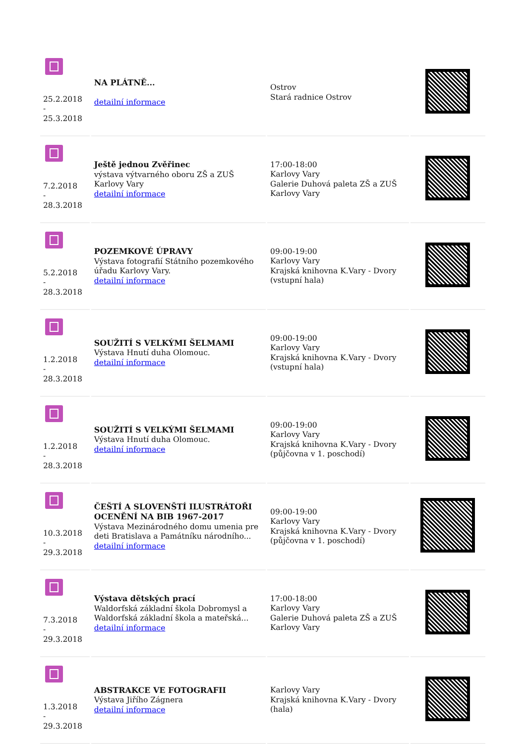| 25.2.2018 - 25.3.2018 | NA PLÁTNĚ... detailní informace | Ostrov Stará radnice Ostrov | |
| 7.2.2018 - 28.3.2018 | Ještě jednou Zvěřinec výstava výtvarného oboru ZŠ a ZUŠ Karlovy Vary detailní informace | 17:00-18:00 Karlovy Vary Galerie Duhová paleta ZŠ a ZUŠ Karlovy Vary | |
| 5.2.2018 - 28.3.2018 | POZEMKOVÉ ÚPRAVY Výstava fotografií Státního pozemkového úřadu Karlovy Vary. detailní informace | 09:00-19:00 Karlovy Vary Krajská knihovna K.Vary - Dvory (vstupní hala) | |
| 1.2.2018 - 28.3.2018 | SOUŽITÍ S VELKÝMI ŠELMAMI Výstava Hnutí duha Olomouc. detailní informace | 09:00-19:00 Karlovy Vary Krajská knihovna K.Vary - Dvory (vstupní hala) | |
| 1.2.2018 - 28.3.2018 | SOUŽITÍ S VELKÝMI ŠELMAMI Výstava Hnutí duha Olomouc. detailní informace | 09:00-19:00 Karlovy Vary Krajská knihovna K.Vary - Dvory (půjčovna v 1. poschodí) | |
| 10.3.2018 - 29.3.2018 | ČEŠTÍ A SLOVENŠTÍ ILUSTRÁTOŘI OCENĚNÍ NA BIB 1967-2017 Výstava Mezinárodného domu umenia pre deti Bratislava a Památníku národního... detailní informace | 09:00-19:00 Karlovy Vary Krajská knihovna K.Vary - Dvory (půjčovna v 1. poschodí) | |
| 7.3.2018 - 29.3.2018 | Výstava dětských prací Waldorfská základní škola Dobromysl a Waldorfská základní škola a mateřská... detailní informace | 17:00-18:00 Karlovy Vary Galerie Duhová paleta ZŠ a ZUŠ Karlovy Vary | |
| 1.3.2018 - 29.3.2018 | ABSTRAKCE VE FOTOGRAFII Výstava Jiřího Zágnera detailní informace | Karlovy Vary Krajská knihovna K.Vary - Dvory (hala) | |